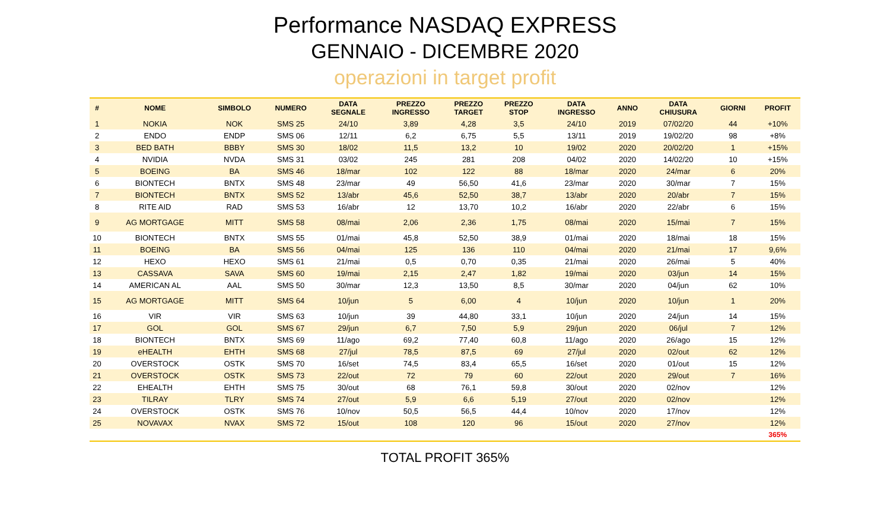Performance NASDAQ EXPRESS
GENNAIO - DICEMBRE 2020
operazioni in target profit
| # | NOME | SIMBOLO | NUMERO | DATA SEGNALE | PREZZO INGRESSO | PREZZO TARGET | PREZZO STOP | DATA INGRESSO | ANNO | DATA CHIUSURA | GIORNI | PROFIT |
| --- | --- | --- | --- | --- | --- | --- | --- | --- | --- | --- | --- | --- |
| 1 | NOKIA | NOK | SMS 25 | 24/10 | 3,89 | 4,28 | 3,5 | 24/10 | 2019 | 07/02/20 | 44 | +10% |
| 2 | ENDO | ENDP | SMS 06 | 12/11 | 6,2 | 6,75 | 5,5 | 13/11 | 2019 | 19/02/20 | 98 | +8% |
| 3 | BED BATH | BBBY | SMS 30 | 18/02 | 11,5 | 13,2 | 10 | 19/02 | 2020 | 20/02/20 | 1 | +15% |
| 4 | NVIDIA | NVDA | SMS 31 | 03/02 | 245 | 281 | 208 | 04/02 | 2020 | 14/02/20 | 10 | +15% |
| 5 | BOEING | BA | SMS 46 | 18/mar | 102 | 122 | 88 | 18/mar | 2020 | 24/mar | 6 | 20% |
| 6 | BIONTECH | BNTX | SMS 48 | 23/mar | 49 | 56,50 | 41,6 | 23/mar | 2020 | 30/mar | 7 | 15% |
| 7 | BIONTECH | BNTX | SMS 52 | 13/abr | 45,6 | 52,50 | 38,7 | 13/abr | 2020 | 20/abr | 7 | 15% |
| 8 | RITE AID | RAD | SMS 53 | 16/abr | 12 | 13,70 | 10,2 | 16/abr | 2020 | 22/abr | 6 | 15% |
| 9 | AG MORTGAGE | MITT | SMS 58 | 08/mai | 2,06 | 2,36 | 1,75 | 08/mai | 2020 | 15/mai | 7 | 15% |
| 10 | BIONTECH | BNTX | SMS 55 | 01/mai | 45,8 | 52,50 | 38,9 | 01/mai | 2020 | 18/mai | 18 | 15% |
| 11 | BOEING | BA | SMS 56 | 04/mai | 125 | 136 | 110 | 04/mai | 2020 | 21/mai | 17 | 9,6% |
| 12 | HEXO | HEXO | SMS 61 | 21/mai | 0,5 | 0,70 | 0,35 | 21/mai | 2020 | 26/mai | 5 | 40% |
| 13 | CASSAVA | SAVA | SMS 60 | 19/mai | 2,15 | 2,47 | 1,82 | 19/mai | 2020 | 03/jun | 14 | 15% |
| 14 | AMERICAN AL | AAL | SMS 50 | 30/mar | 12,3 | 13,50 | 8,5 | 30/mar | 2020 | 04/jun | 62 | 10% |
| 15 | AG MORTGAGE | MITT | SMS 64 | 10/jun | 5 | 6,00 | 4 | 10/jun | 2020 | 10/jun | 1 | 20% |
| 16 | VIR | VIR | SMS 63 | 10/jun | 39 | 44,80 | 33,1 | 10/jun | 2020 | 24/jun | 14 | 15% |
| 17 | GOL | GOL | SMS 67 | 29/jun | 6,7 | 7,50 | 5,9 | 29/jun | 2020 | 06/jul | 7 | 12% |
| 18 | BIONTECH | BNTX | SMS 69 | 11/ago | 69,2 | 77,40 | 60,8 | 11/ago | 2020 | 26/ago | 15 | 12% |
| 19 | eHEALTH | EHTH | SMS 68 | 27/jul | 78,5 | 87,5 | 69 | 27/jul | 2020 | 02/out | 62 | 12% |
| 20 | OVERSTOCK | OSTK | SMS 70 | 16/set | 74,5 | 83,4 | 65,5 | 16/set | 2020 | 01/out | 15 | 12% |
| 21 | OVERSTOCK | OSTK | SMS 73 | 22/out | 72 | 79 | 60 | 22/out | 2020 | 29/out | 7 | 16% |
| 22 | EHEALTH | EHTH | SMS 75 | 30/out | 68 | 76,1 | 59,8 | 30/out | 2020 | 02/nov | | 12% |
| 23 | TILRAY | TLRY | SMS 74 | 27/out | 5,9 | 6,6 | 5,19 | 27/out | 2020 | 02/nov | | 12% |
| 24 | OVERSTOCK | OSTK | SMS 76 | 10/nov | 50,5 | 56,5 | 44,4 | 10/nov | 2020 | 17/nov | | 12% |
| 25 | NOVAVAX | NVAX | SMS 72 | 15/out | 108 | 120 | 96 | 15/out | 2020 | 27/nov | | 12% |
| | | | | | | | | | | | | 365% |
TOTAL PROFIT 365%